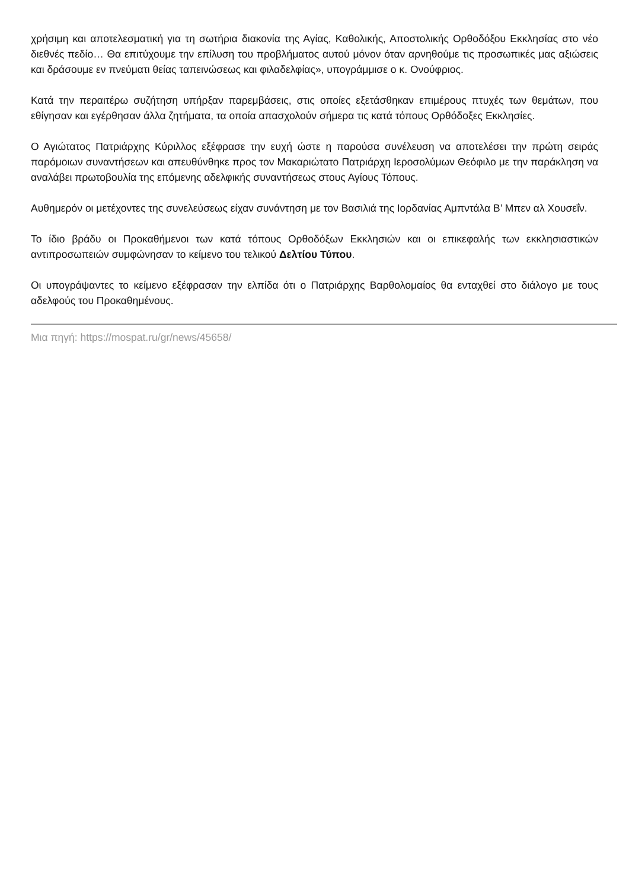χρήσιμη και αποτελεσματική για τη σωτήρια διακονία της Αγίας, Καθολικής, Αποστολικής Ορθοδόξου Εκκλησίας στο νέο διεθνές πεδίο… Θα επιτύχουμε την επίλυση του προβλήματος αυτού μόνον όταν αρνηθούμε τις προσωπικές μας αξιώσεις και δράσουμε εν πνεύματι θείας ταπεινώσεως και φιλαδελφίας», υπογράμμισε ο κ. Ονούφριος.
Κατά την περαιτέρω συζήτηση υπήρξαν παρεμβάσεις, στις οποίες εξετάσθηκαν επιμέρους πτυχές των θεμάτων, που εθίγησαν και εγέρθησαν άλλα ζητήματα, τα οποία απασχολούν σήμερα τις κατά τόπους Ορθόδοξες Εκκλησίες.
Ο Αγιώτατος Πατριάρχης Κύριλλος εξέφρασε την ευχή ώστε η παρούσα συνέλευση να αποτελέσει την πρώτη σειράς παρόμοιων συναντήσεων και απευθύνθηκε προς τον Μακαριώτατο Πατριάρχη Ιεροσολύμων Θεόφιλο με την παράκληση να αναλάβει πρωτοβουλία της επόμενης αδελφικής συναντήσεως στους Αγίους Τόπους.
Αυθημερόν οι μετέχοντες της συνελεύσεως είχαν συνάντηση με τον Βασιλιά της Ιορδανίας Αμπντάλα Β’ Μπεν αλ Χουσεΐν.
Το ίδιο βράδυ οι Προκαθήμενοι των κατά τόπους Ορθοδόξων Εκκλησιών και οι επικεφαλής των εκκλησιαστικών αντιπροσωπειών συμφώνησαν το κείμενο του τελικού Δελτίου Τύπου.
Οι υπογράψαντες το κείμενο εξέφρασαν την ελπίδα ότι ο Πατριάρχης Βαρθολομαίος θα ενταχθεί στο διάλογο με τους αδελφούς του Προκαθημένους.
Μια πηγή: https://mospat.ru/gr/news/45658/